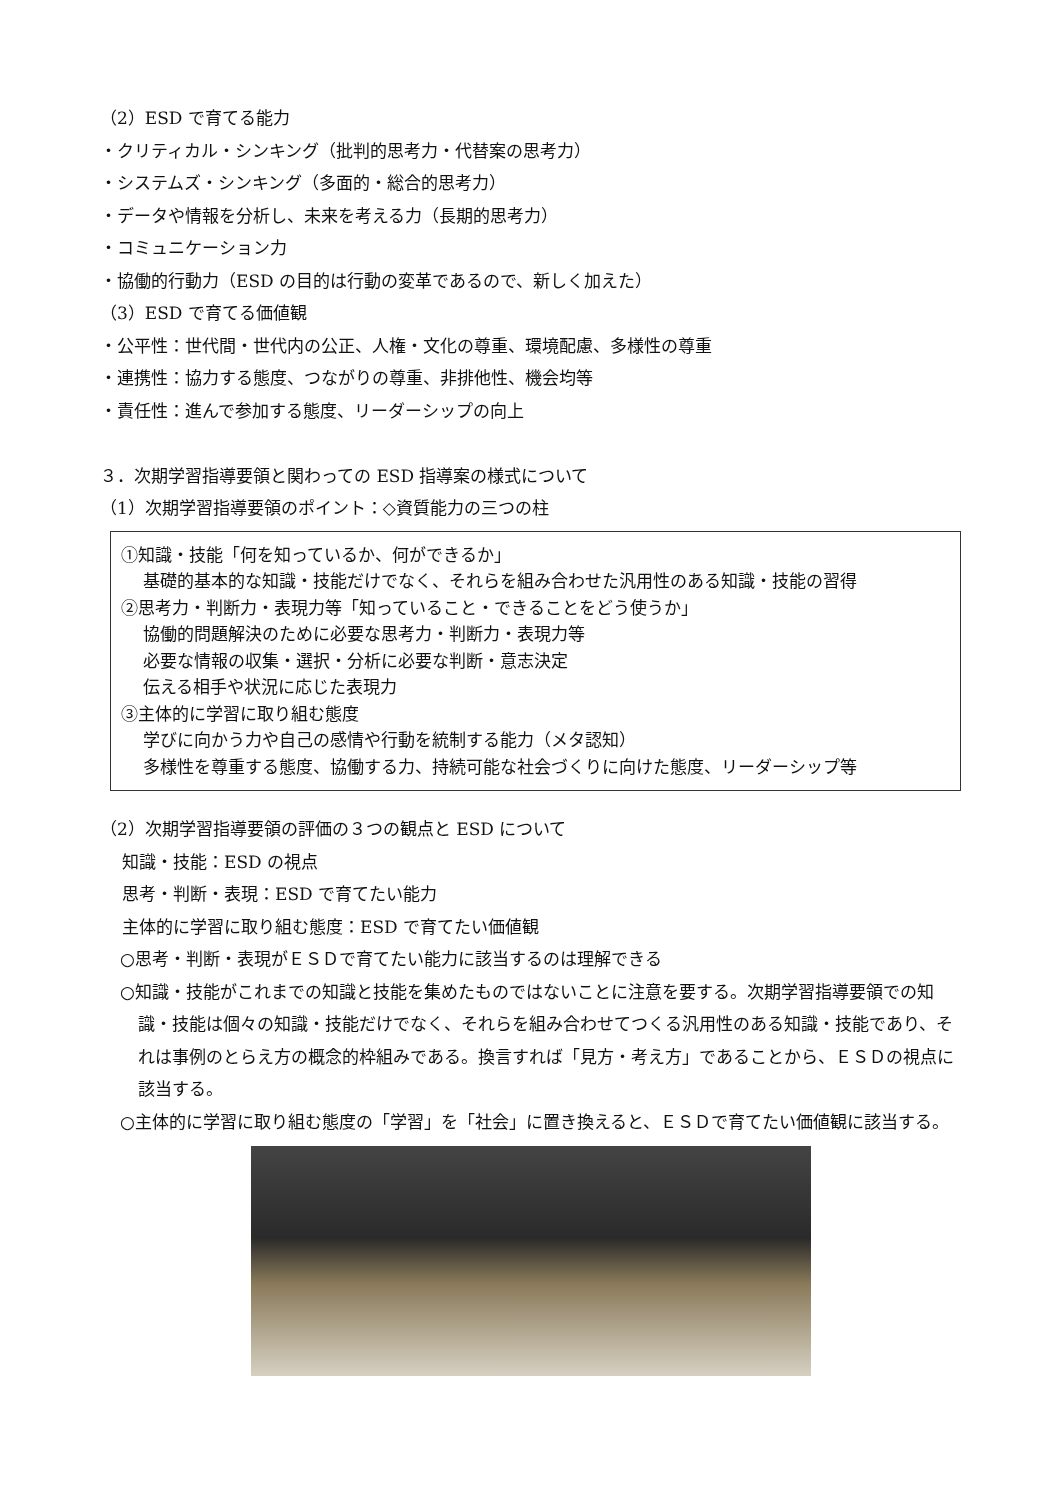（2）ESD で育てる能力
・クリティカル・シンキング（批判的思考力・代替案の思考力）
・システムズ・シンキング（多面的・総合的思考力）
・データや情報を分析し、未来を考える力（長期的思考力）
・コミュニケーション力
・協働的行動力（ESD の目的は行動の変革であるので、新しく加えた）
（3）ESD で育てる価値観
・公平性：世代間・世代内の公正、人権・文化の尊重、環境配慮、多様性の尊重
・連携性：協力する態度、つながりの尊重、非排他性、機会均等
・責任性：進んで参加する態度、リーダーシップの向上
３．次期学習指導要領と関わっての ESD 指導案の様式について
（1）次期学習指導要領のポイント：◇資質能力の三つの柱
①知識・技能「何を知っているか、何ができるか」
基礎的基本的な知識・技能だけでなく、それらを組み合わせた汎用性のある知識・技能の習得
②思考力・判断力・表現力等「知っていること・できることをどう使うか」
協働的問題解決のために必要な思考力・判断力・表現力等
必要な情報の収集・選択・分析に必要な判断・意志決定
伝える相手や状況に応じた表現力
③主体的に学習に取り組む態度
学びに向かう力や自己の感情や行動を統制する能力（メタ認知）
多様性を尊重する態度、協働する力、持続可能な社会づくりに向けた態度、リーダーシップ等
（2）次期学習指導要領の評価の３つの観点と ESD について
知識・技能：ESD の視点
思考・判断・表現：ESD で育てたい能力
主体的に学習に取り組む態度：ESD で育てたい価値観
○思考・判断・表現がＥＳＤで育てたい能力に該当するのは理解できる
○知識・技能がこれまでの知識と技能を集めたものではないことに注意を要する。次期学習指導要領での知識・技能は個々の知識・技能だけでなく、それらを組み合わせてつくる汎用性のある知識・技能であり、それは事例のとらえ方の概念的枠組みである。換言すれば「見方・考え方」であることから、ＥＳＤの視点に該当する。
○主体的に学習に取り組む態度の「学習」を「社会」に置き換えると、ＥＳＤで育てたい価値観に該当する。